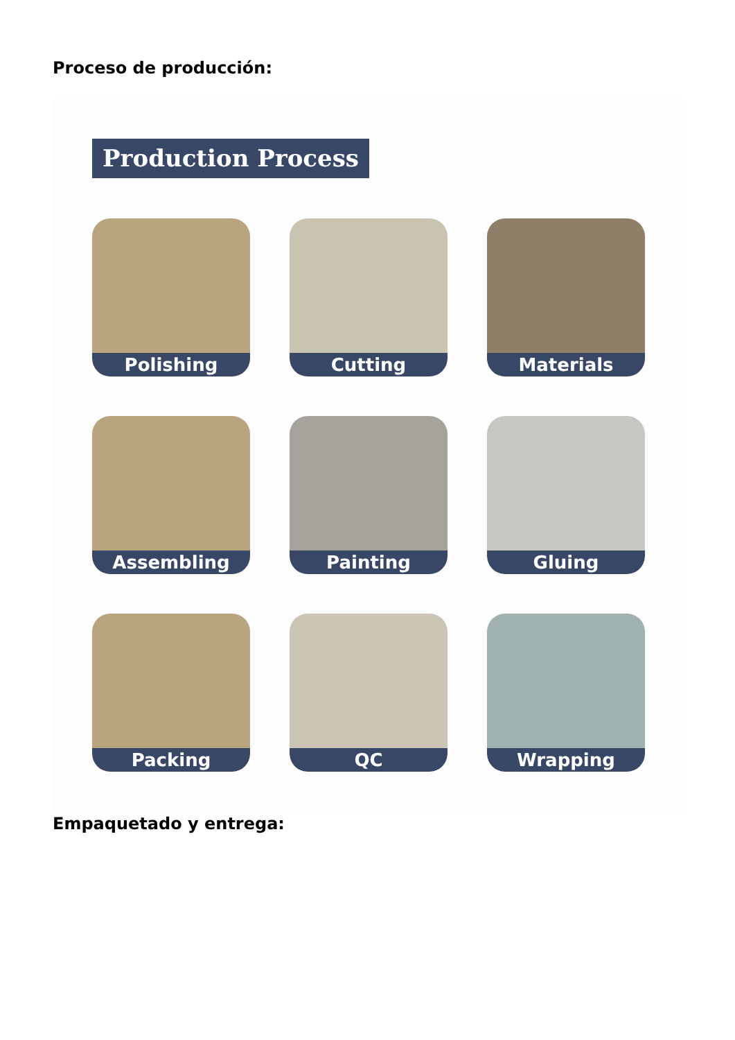Proceso de producción:
Production Process
Polishing
Cutting
Materials
Assembling
Painting
Gluing
Packing
QC
Wrapping
Empaquetado y entrega: